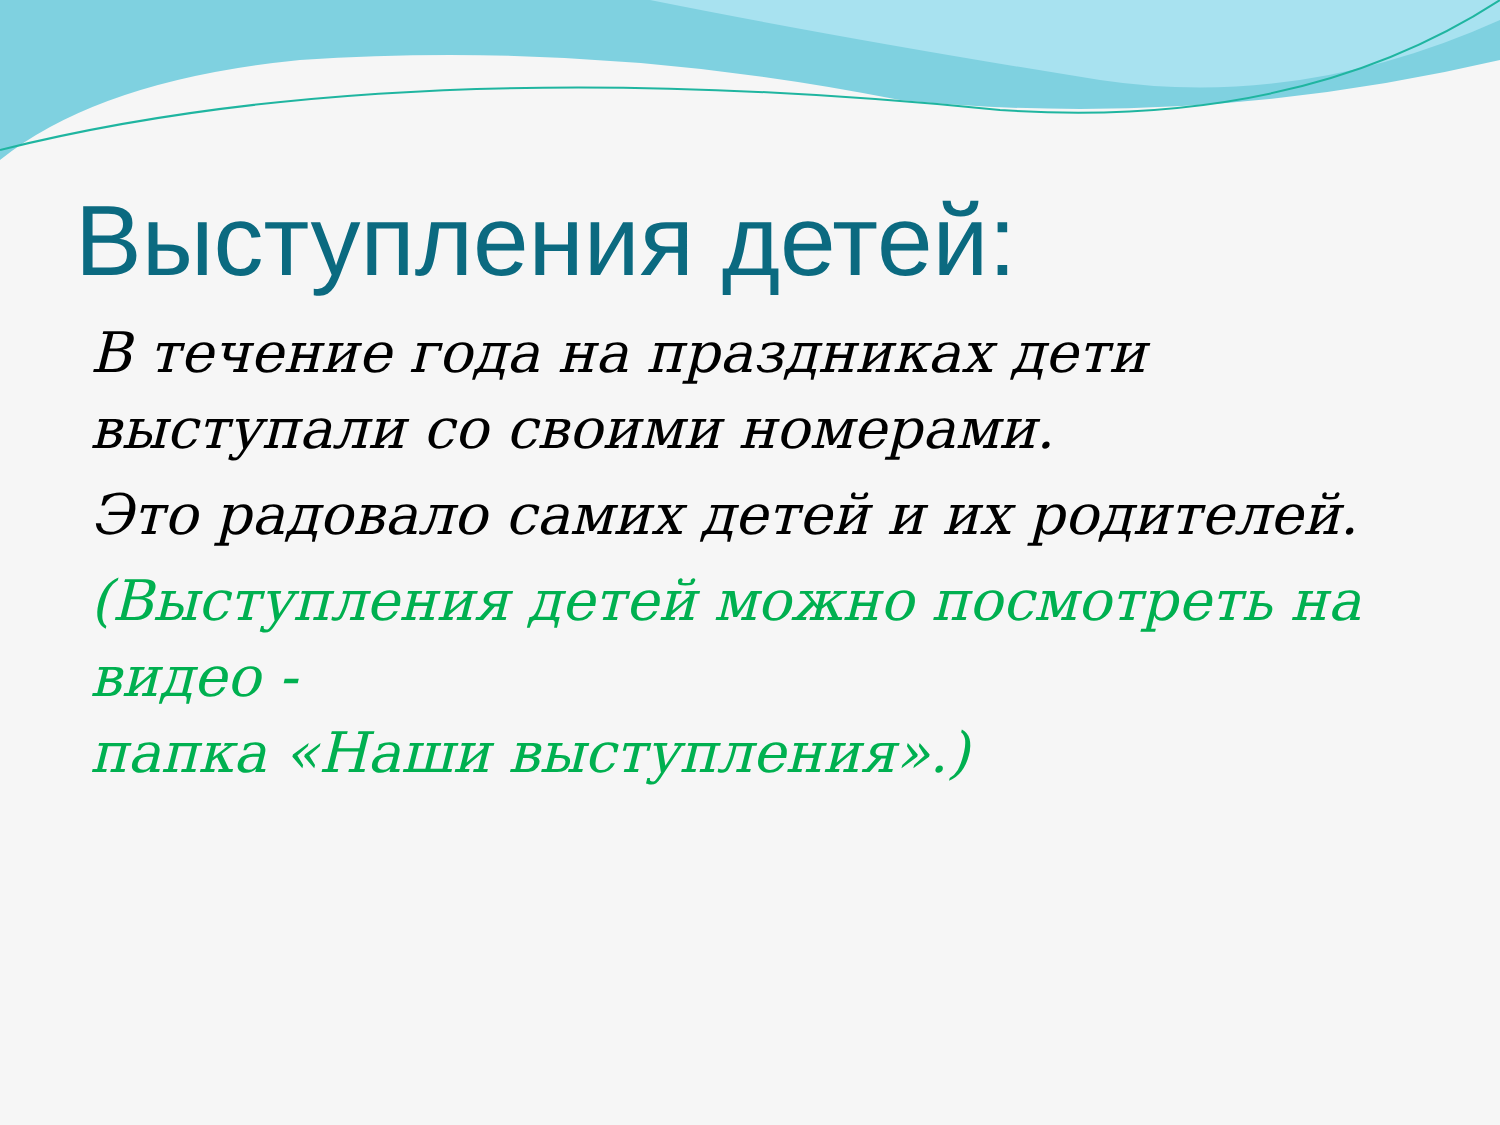Выступления детей:
В течение года на праздниках дети выступали со своими номерами.
Это радовало самих детей и их родителей.
(Выступления детей можно посмотреть на видео -
папка «Наши выступления».)